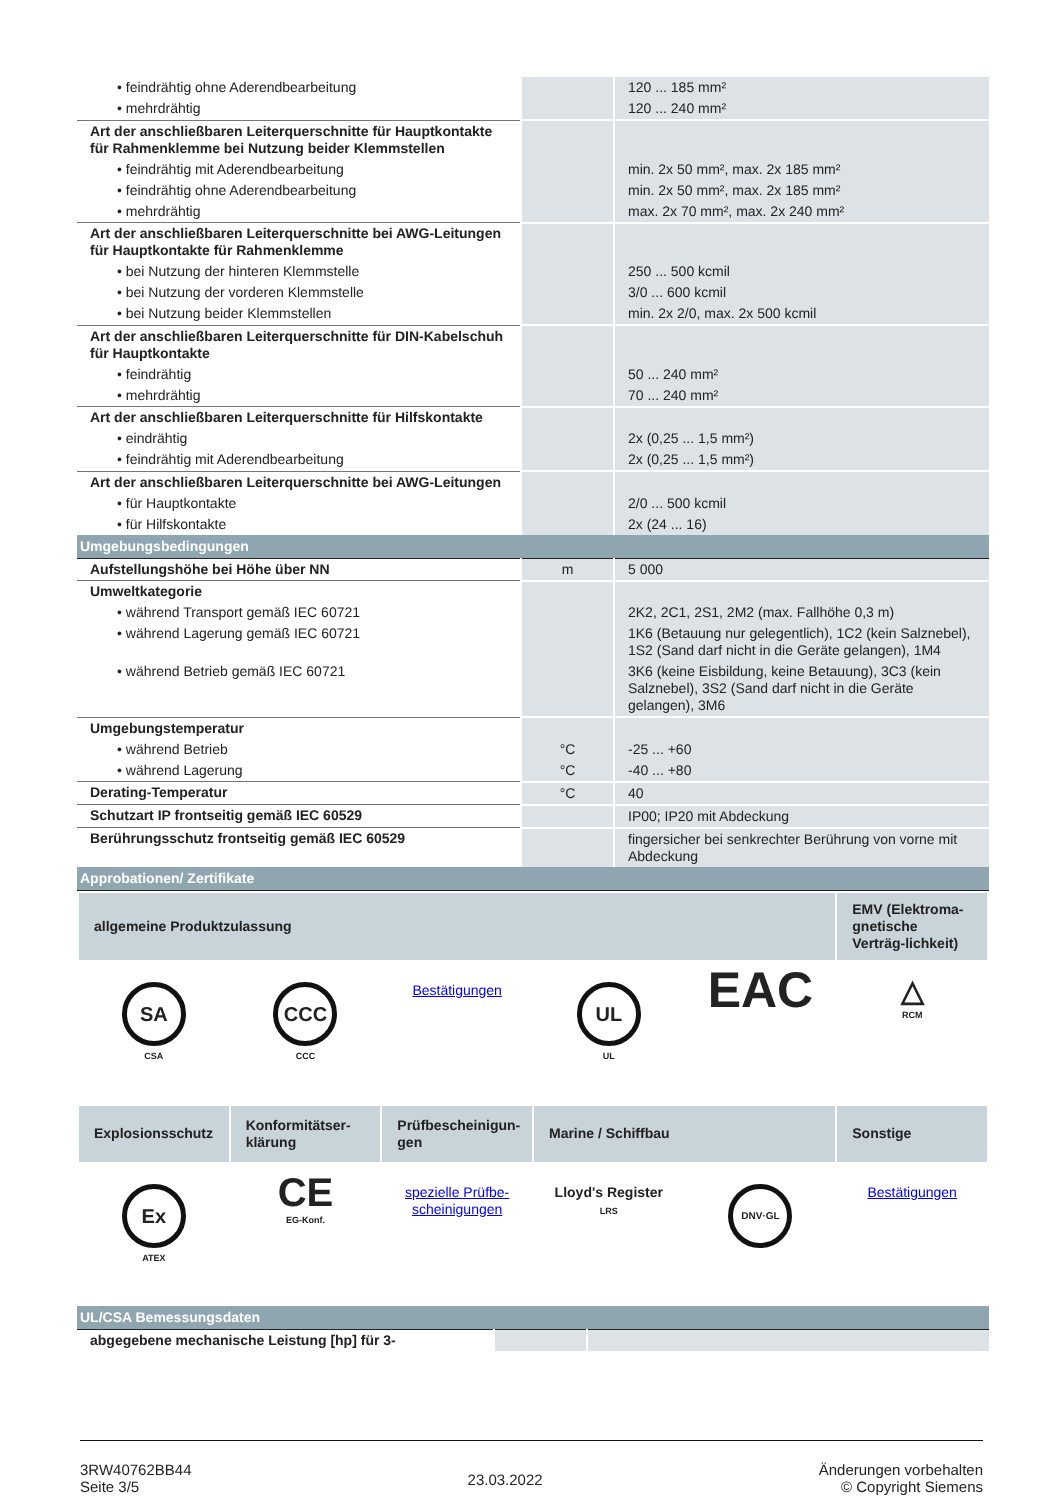| • feindrähtig ohne Aderendbearbeitung | | 120 ... 185 mm² |
| • mehrdrähtig | | 120 ... 240 mm² |
| Art der anschließbaren Leiterquerschnitte für Hauptkontakte für Rahmenklemme bei Nutzung beider Klemmstellen | | |
| • feindrähtig mit Aderendbearbeitung | | min. 2x 50 mm², max. 2x 185 mm² |
| • feindrähtig ohne Aderendbearbeitung | | min. 2x 50 mm², max. 2x 185 mm² |
| • mehrdrähtig | | max. 2x 70 mm², max. 2x 240 mm² |
| Art der anschließbaren Leiterquerschnitte bei AWG-Leitungen für Hauptkontakte für Rahmenklemme | | |
| • bei Nutzung der hinteren Klemmstelle | | 250 ... 500 kcmil |
| • bei Nutzung der vorderen Klemmstelle | | 3/0 ... 600 kcmil |
| • bei Nutzung beider Klemmstellen | | min. 2x 2/0, max. 2x 500 kcmil |
| Art der anschließbaren Leiterquerschnitte für DIN-Kabelschuh für Hauptkontakte | | |
| • feindrähtig | | 50 ... 240 mm² |
| • mehrdrähtig | | 70 ... 240 mm² |
| Art der anschließbaren Leiterquerschnitte für Hilfskontakte | | |
| • eindrähtig | | 2x (0,25 ... 1,5 mm²) |
| • feindrähtig mit Aderendbearbeitung | | 2x (0,25 ... 1,5 mm²) |
| Art der anschließbaren Leiterquerschnitte bei AWG-Leitungen | | |
| • für Hauptkontakte | | 2/0 ... 500 kcmil |
| • für Hilfskontakte | | 2x (24 ... 16) |
| Umgebungsbedingungen | | |
| Aufstellungshöhe bei Höhe über NN | m | 5 000 |
| Umweltkategorie | | |
| • während Transport gemäß IEC 60721 | | 2K2, 2C1, 2S1, 2M2 (max. Fallhöhe 0,3 m) |
| • während Lagerung gemäß IEC 60721 | | 1K6 (Betauung nur gelegentlich), 1C2 (kein Salznebel), 1S2 (Sand darf nicht in die Geräte gelangen), 1M4 |
| • während Betrieb gemäß IEC 60721 | | 3K6 (keine Eisbildung, keine Betauung), 3C3 (kein Salznebel), 3S2 (Sand darf nicht in die Geräte gelangen), 3M6 |
| Umgebungstemperatur | | |
| • während Betrieb | °C | -25 ... +60 |
| • während Lagerung | °C | -40 ... +80 |
| Derating-Temperatur | °C | 40 |
| Schutzart IP frontseitig gemäß IEC 60529 | | IP00; IP20 mit Abdeckung |
| Berührungsschutz frontseitig gemäß IEC 60529 | | fingersicher bei senkrechter Berührung von vorne mit Abdeckung |
| Approbationen/ Zertifikate | | |
| allgemeine Produktzulassung | | | | | EMV (Elektroma-gnetische Verträg-lichkeit) |
| SA CSA | CCC CCC | Bestätigungen | UL UL | EAC | △ RCM |
| Explosionsschutz | Konformitätser-klärung | Prüfbescheinigun-gen | Marine / Schiffbau | | Sonstige |
| Ex ATEX | CE EG-Konf. | spezielle Prüfbe-scheinigungen | Lloyd's Register LRS | DNV·GL | Bestätigungen |
| UL/CSA Bemessungsdaten | | |
| abgegebene mechanische Leistung [hp] für 3- | | |
3RW40762BB44
Seite 3/5
23.03.2022
Änderungen vorbehalten
© Copyright Siemens